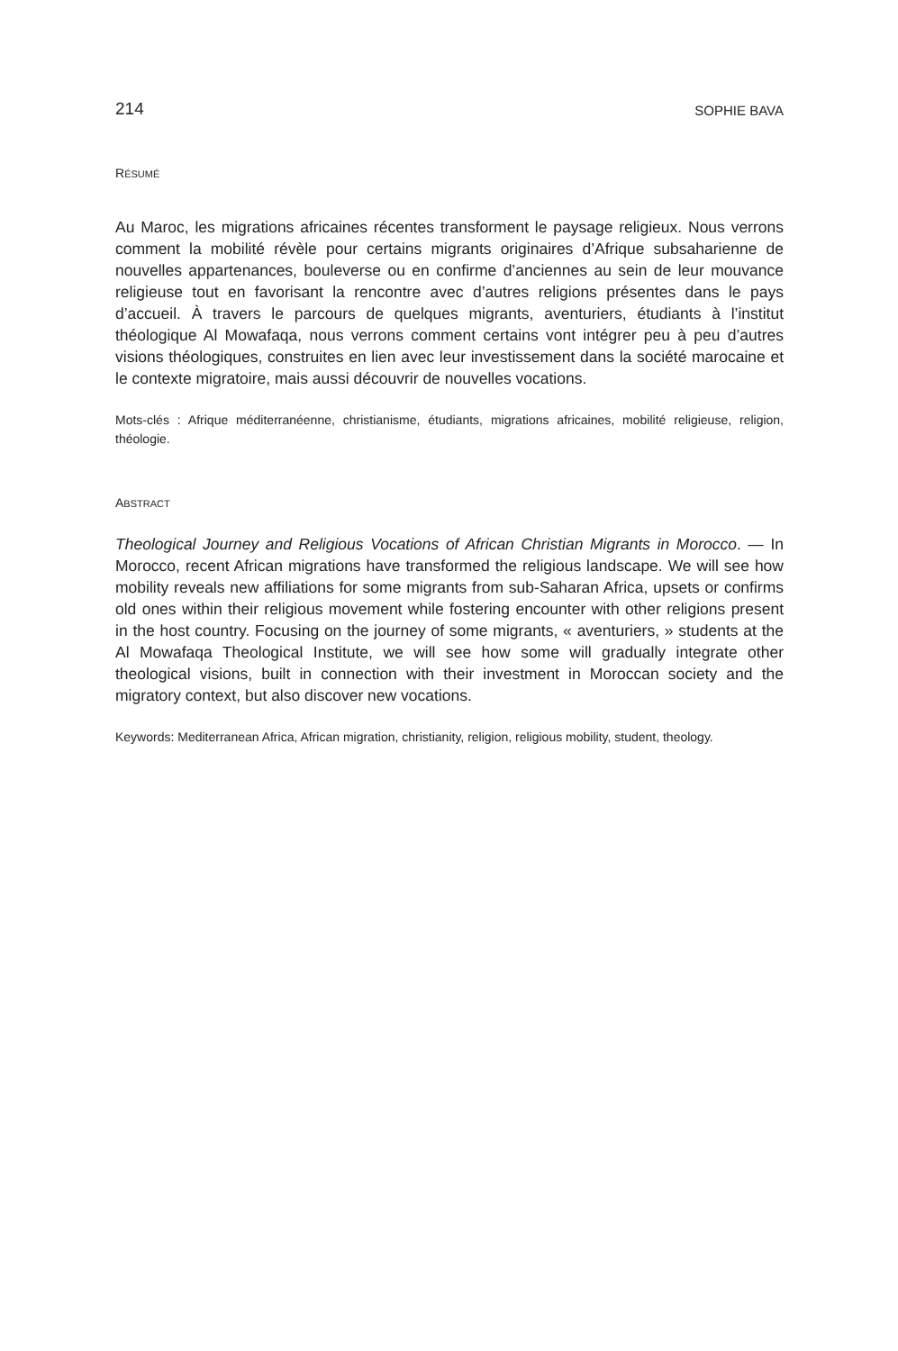214 SOPHIE BAVA
RÉSUMÉ
Au Maroc, les migrations africaines récentes transforment le paysage religieux. Nous verrons comment la mobilité révèle pour certains migrants originaires d’Afrique subsaharienne de nouvelles appartenances, bouleverse ou en confirme d’anciennes au sein de leur mouvance religieuse tout en favorisant la rencontre avec d’autres religions présentes dans le pays d’accueil. À travers le parcours de quelques migrants, aventuriers, étudiants à l’institut théologique Al Mowafaqa, nous verrons comment certains vont intégrer peu à peu d’autres visions théologiques, construites en lien avec leur investissement dans la société marocaine et le contexte migratoire, mais aussi découvrir de nouvelles vocations.
Mots-clés : Afrique méditerranéenne, christianisme, étudiants, migrations africaines, mobilité religieuse, religion, théologie.
ABSTRACT
Theological Journey and Religious Vocations of African Christian Migrants in Morocco. — In Morocco, recent African migrations have transformed the religious landscape. We will see how mobility reveals new affiliations for some migrants from sub-Saharan Africa, upsets or confirms old ones within their religious movement while fostering encounter with other religions present in the host country. Focusing on the journey of some migrants, « aventuriers, » students at the Al Mowafaqa Theological Institute, we will see how some will gradually integrate other theological visions, built in connection with their investment in Moroccan society and the migratory context, but also discover new vocations.
Keywords: Mediterranean Africa, African migration, christianity, religion, religious mobility, student, theology.